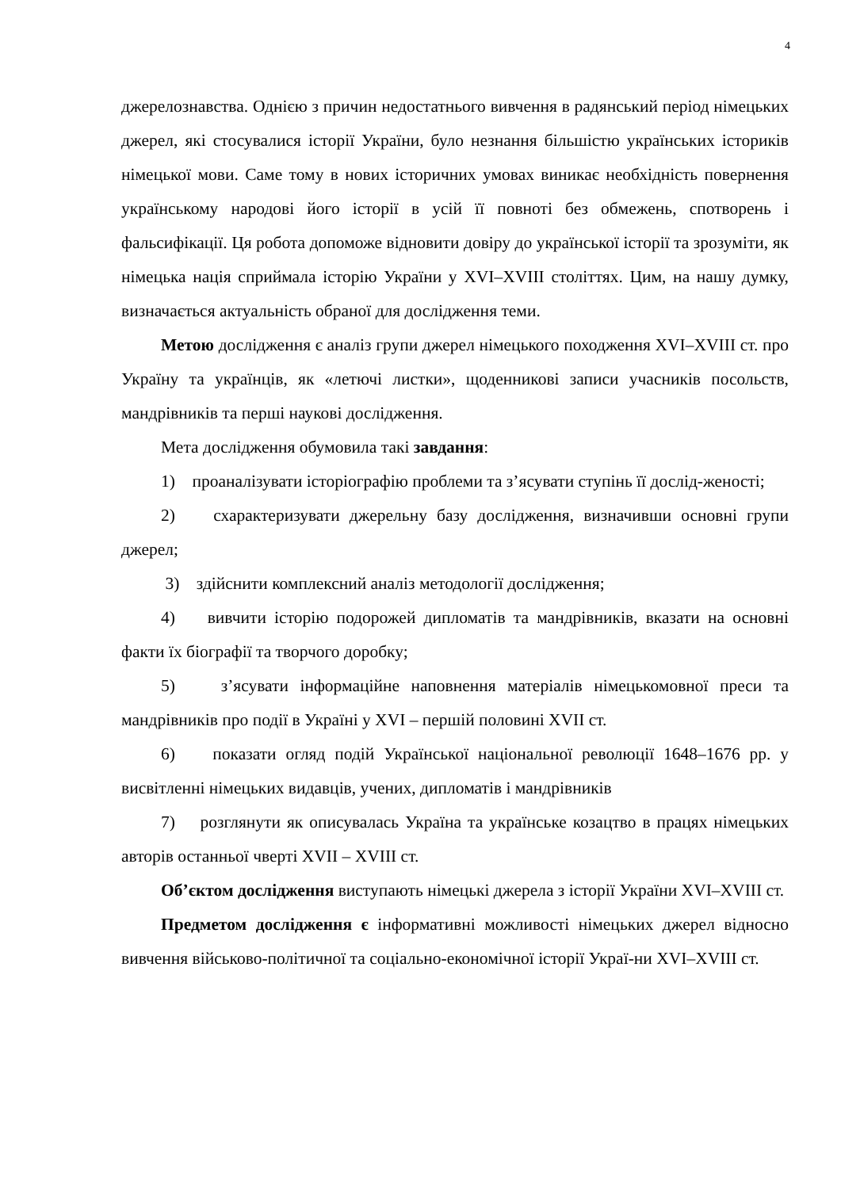4
джерелознавства. Однією з причин недостатнього вивчення в радянський період німецьких джерел, які стосувалися історії України, було незнання більшістю українських істориків німецької мови. Саме тому в нових історичних умовах виникає необхідність повернення українському народові його історії в усій її повноті без обмежень, спотворень і фальсифікації. Ця робота допоможе відновити довіру до української історії та зрозуміти, як німецька нація сприймала історію України у XVI–XVIII століттях. Цим, на нашу думку, визначається актуальність обраної для дослідження теми.
Метою дослідження є аналіз групи джерел німецького походження XVI–XVIII ст. про Україну та українців, як «летючі листки», щоденникові записи учасників посольств, мандрівників та перші наукові дослідження.
Мета дослідження обумовила такі завдання:
1) проаналізувати історіографію проблеми та з’ясувати ступінь її дослід-женості;
2) схарактеризувати джерельну базу дослідження, визначивши основні групи джерел;
3) здійснити комплексний аналіз методології дослідження;
4) вивчити історію подорожей дипломатів та мандрівників, вказати на основні факти їх біографії та творчого доробку;
5) з’ясувати інформаційне наповнення матеріалів німецькомовної преси та мандрівників про події в Україні у XVI – першій половині XVII ст.
6) показати огляд подій Української національної революції 1648–1676 рр. у висвітленні німецьких видавців, учених, дипломатів і мандрівників
7) розглянути як описувалась Україна та українське козацтво в працях німецьких авторів останньої чверті XVII – XVIII ст.
Об’єктом дослідження виступають німецькі джерела з історії України XVI–XVIII ст.
Предметом дослідження є інформативні можливості німецьких джерел відносно вивчення військово-політичної та соціально-економічної історії Украї-ни XVI–XVIII ст.